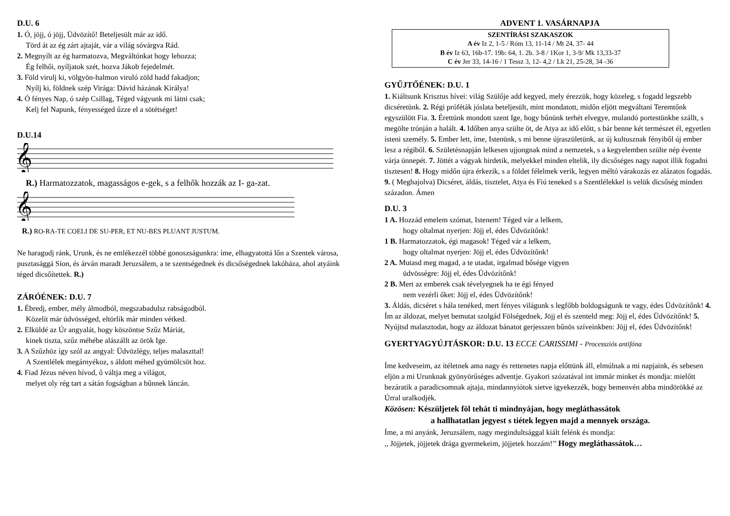D.U. 6
1. Ó, jöjj, ó jöjj, Üdvözítő! Beteljesült már az idő.
Törd át az ég zárt ajtaját, vár a világ sóvárgva Rád.
2. Megnyílt az ég harmatozva, Megváltónkat hogy lehozza;
Ég felhői, nyíljatok szét, hozva Jákob fejedelmét.
3. Föld virulj ki, völgyön-halmon viruló zöld hadd fakadjon;
Nyílj ki, földnek szép Virága: Dávid házának Királya!
4. Ó fényes Nap, ó szép Csillag, Téged vágyunk mi látni csak;
Kelj fel Napunk, fényességed űzze el a sötétséget!
D.U.14
𝄞
R.) Harmatozzatok, magasságos e-gek, s a felhők hozzák az I- ga-zat.
𝄞
R.) RO-RA-TE COELI DE SU-PER, ET NU-BES PLUANT JUSTUM.
Ne haragudj ránk, Urunk, és ne emlékezzél többé gonoszságunkra: íme, elhagyatottá lőn a Szentek városa, pusztasággá Sion, és árván maradt Jeruzsálem, a te szentségednek és dicsőségednek lakóháza, ahol atyáink téged dicsőítettek. R.)
ZÁRÓÉNEK: D.U. 7
1. Ébredj, ember, mély álmodból, megszabadulsz rabságodból.
Közelít már üdvösséged, eltörlik már minden vétked.
2. Elküldé az Úr angyalát, hogy köszöntse Szűz Máriát,
kinek tiszta, szűz méhébe alászállt az örök Ige.
3. A Szűzhöz így szól az angyal: Üdvözlégy, teljes malaszttal!
A Szentlélek megárnyékoz, s áldott méhed gyümölcsöt hoz.
4. Fiad Jézus néven hívod, ő váltja meg a világot,
melyet oly rég tart a sátán fogságban a bűnnek láncán.
ADVENT 1. VASÁRNAPJA
SZENTÍRÁSI SZAKASZOK
A év Iz 2, 1-5 / Róm 13, 11-14 / Mt 24, 37- 44
B év Iz 63, 16b-17. 19b: 64, 1. 2b. 3-8 / 1Kor 1, 3-9/ Mk 13,33-37
C év Jer 33, 14-16 / 1 Tessz 3, 12- 4,2 / Lk 21, 25-28, 34 -36
GYŰJTŐÉNEK: D.U. 1
1. Kiáltsunk Krisztus hívei: világ Szülője add kegyed, mely érezzük, hogy közeleg, s fogadd legszebb dicséretünk. 2. Régi próféták jóslata beteljesült, mint mondatott, midőn eljött megváltani Teremtőnk egyszülött Fia. 3. Érettünk mondott szent Ige, hogy bűnünk terhét elvegye, mulandó portestünkbe szállt, s megölte trónján a halált. 4. Időben anya szülte öt, de Atya az idő előtt, s bár benne két természet él, egyetlen isteni személy. 5. Ember lett, íme, Istenünk, s mi benne újraszületünk, az új kultusznak fényiből új ember lesz a régiből. 6. Születésnapján lelkesen ujjongnak mind a nemzetek, s a kegyelemben szülte nép évente várja ünnepét. 7. Jöttét a vágyak hirdetik, melyekkel minden eltelik, ily dicsőséges nagy napot illik fogadni tisztesen! 8. Hogy midőn újra érkezik, s a földet félelmek verik, legyen méltó várakozás ez alázatos fogadás. 9. ( Meghajolva) Dicséret, áldás, tisztelet, Atya és Fiú teneked s a Szentlélekkel is velük dicsőség minden századon. Ámen
D.U. 3
1 A. Hozzád emelem szómat, Istenem! Téged vár a lelkem,
hogy oltalmat nyerjen: Jöjj el, édes Üdvözítőnk!
1 B. Harmatozzatok, égi magasok! Téged vár a lelkem,
hogy oltalmat nyerjen: Jöjj el, édes Üdvözítőnk!
2 A. Mutasd meg magad, a te utadat, irgalmad bősége vigyen
üdvösségre: Jöjj el, édes Üdvözítőnk!
2 B. Mert az emberek csak tévelyegnek ha te égi fényed
nem vezérli őket: Jöjj el, édes Üdvözítőnk!
3. Áldás, dicséret s hála tenéked, mert fényes világunk s legfőbb boldogságunk te vagy, édes Üdvözítőnk! 4. Ím az áldozat, melyet bemutat szolgád Fölségednek, Jöjj el és szenteld meg: Jöjj el, édes Üdvözítőnk! 5. Nyújtsd malasztodat, hogy az áldozat bánatot gerjesszen bűnös szíveinkben: Jöjj el, édes Üdvözítőnk!
GYERTYAGYÚJTÁSKOR: D.U. 13 ECCE CARISSIMI - Processziós antifóna
Íme kedveseim, az ítéletnek ama nagy és rettenetes napja előttünk áll, elmúlnak a mi napjaink, és sebesen eljön a mi Urunknak gyönyörűséges adventje. Gyakori szózatával int immár minket és mondja: mielőtt bezáratik a paradicsomnak ajtaja, mindannyiótok sietve igyekezzék, hogy bemenvén abba mindörökké az Úrral uralkodjék.
Közösen: Készüljetek föl tehát ti mindnyájan, hogy megláthassátok
a hallhatatlan jegyest s tiétek legyen majd a mennyek országa.
Íme, a mi anyánk, Jeruzsálem, nagy megindultsággal kiált felénk és mondja:
,, Jöjjetek, jöjjetek drága gyermekeim, jöjjetek hozzám!’’ Hogy megláthassátok…